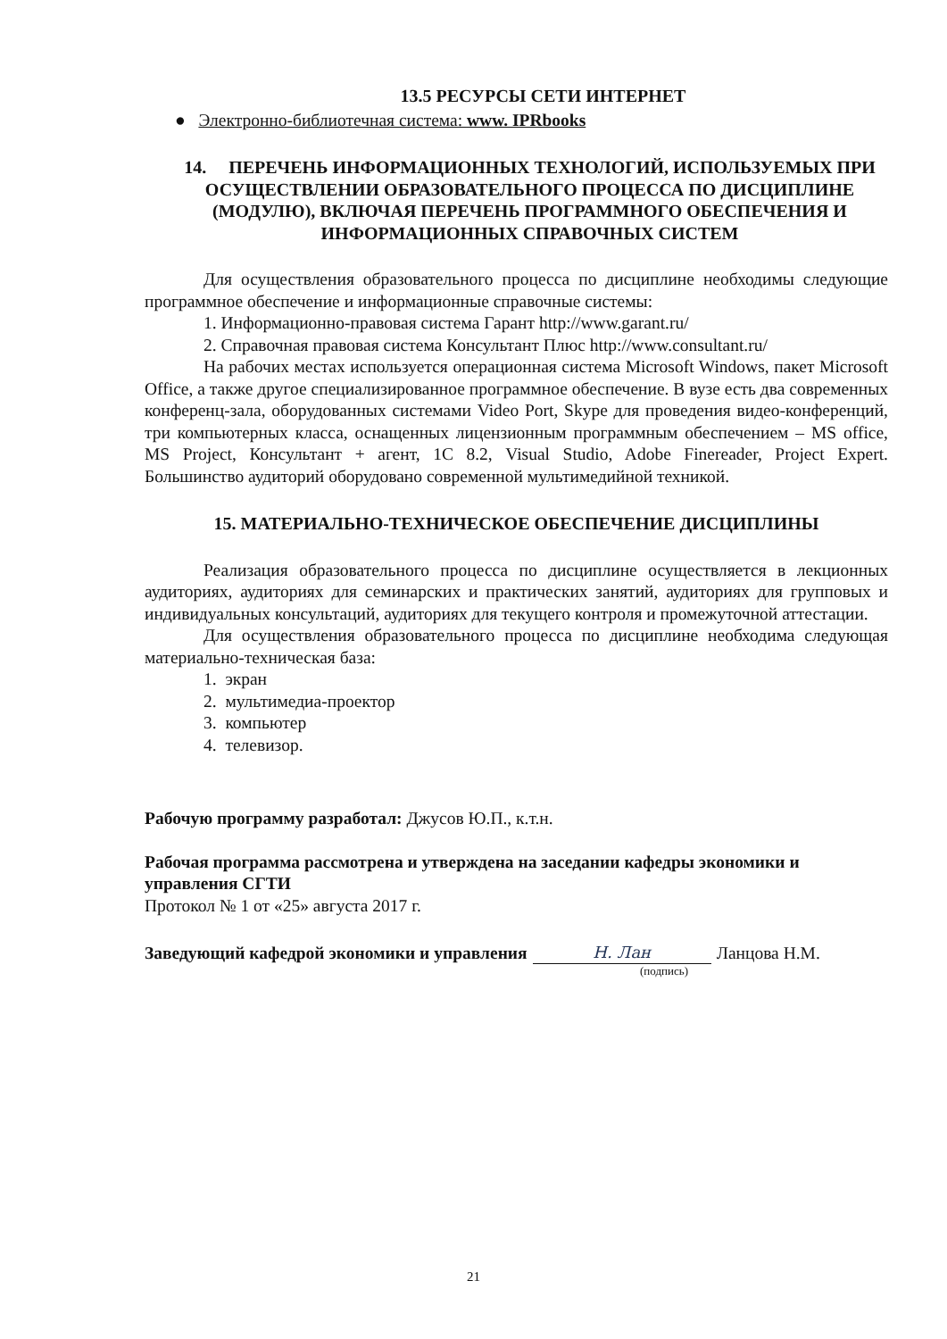13.5 РЕСУРСЫ СЕТИ ИНТЕРНЕТ
● Электронно-библиотечная система: www. IPRbooks
14. ПЕРЕЧЕНЬ ИНФОРМАЦИОННЫХ ТЕХНОЛОГИЙ, ИСПОЛЬЗУЕМЫХ ПРИ ОСУЩЕСТВЛЕНИИ ОБРАЗОВАТЕЛЬНОГО ПРОЦЕССА ПО ДИСЦИПЛИНЕ (МОДУЛЮ), ВКЛЮЧАЯ ПЕРЕЧЕНЬ ПРОГРАММНОГО ОБЕСПЕЧЕНИЯ И ИНФОРМАЦИОННЫХ СПРАВОЧНЫХ СИСТЕМ
Для осуществления образовательного процесса по дисциплине необходимы следующие программное обеспечение и информационные справочные системы:
1. Информационно-правовая система Гарант http://www.garant.ru/
2. Справочная правовая система Консультант Плюс http://www.consultant.ru/
На рабочих местах используется операционная система Microsoft Windows, пакет Microsoft Office, а также другое специализированное программное обеспечение. В вузе есть два современных конференц-зала, оборудованных системами Video Port, Skype для проведения видео-конференций, три компьютерных класса, оснащенных лицензионным программным обеспечением – MS office, MS Project, Консультант + агент, 1С 8.2, Visual Studio, Adobe Finereader, Project Expert. Большинство аудиторий оборудовано современной мультимедийной техникой.
15. МАТЕРИАЛЬНО-ТЕХНИЧЕСКОЕ ОБЕСПЕЧЕНИЕ ДИСЦИПЛИНЫ
Реализация образовательного процесса по дисциплине осуществляется в лекционных аудиториях, аудиториях для семинарских и практических занятий, аудиториях для групповых и индивидуальных консультаций, аудиториях для текущего контроля и промежуточной аттестации.
Для осуществления образовательного процесса по дисциплине необходима следующая материально-техническая база:
1. экран
2. мультимедиа-проектор
3. компьютер
4. телевизор.
Рабочую программу разработал: Джусов Ю.П., к.т.н.
Рабочая программа рассмотрена и утверждена на заседании кафедры экономики и управления СГТИ
Протокол № 1 от «25» августа 2017 г.
Заведующий кафедрой экономики и управления Н. Лан Ланцова Н.М.
(подпись)
21